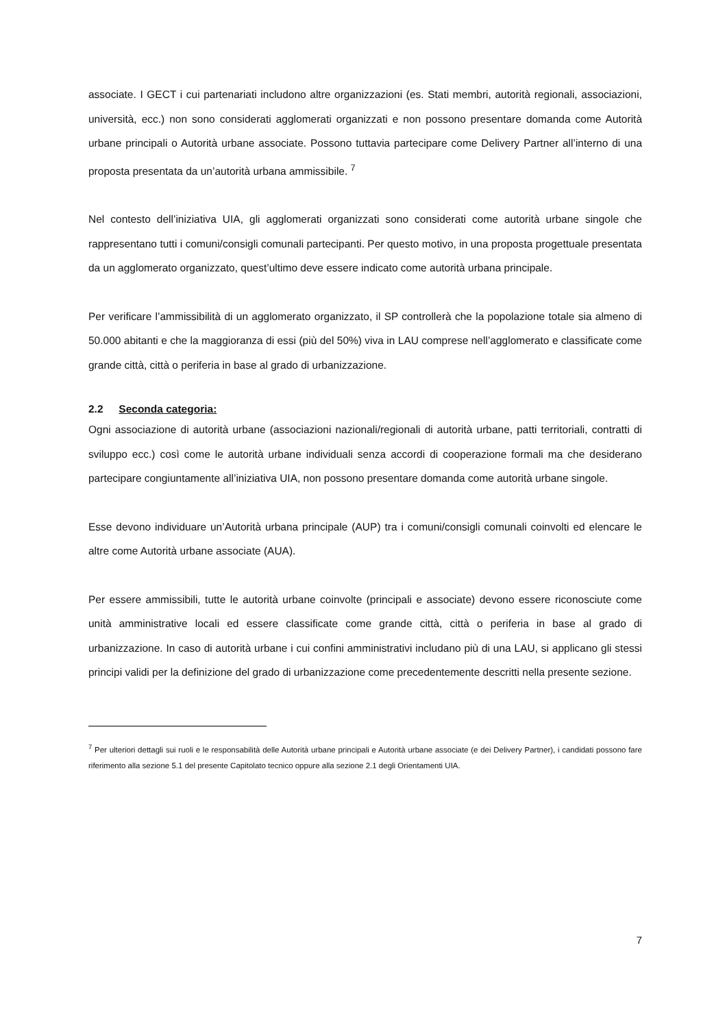associate. I GECT i cui partenariati includono altre organizzazioni (es. Stati membri, autorità regionali, associazioni, università, ecc.) non sono considerati agglomerati organizzati e non possono presentare domanda come Autorità urbane principali o Autorità urbane associate. Possono tuttavia partecipare come Delivery Partner all’interno di una proposta presentata da un’autorità urbana ammissibile. <sup>7</sup>
Nel contesto dell’iniziativa UIA, gli agglomerati organizzati sono considerati come autorità urbane singole che rappresentano tutti i comuni/consigli comunali partecipanti. Per questo motivo, in una proposta progettuale presentata da un agglomerato organizzato, quest’ultimo deve essere indicato come autorità urbana principale.
Per verificare l’ammissibilità di un agglomerato organizzato, il SP controllerà che la popolazione totale sia almeno di 50.000 abitanti e che la maggioranza di essi (più del 50%) viva in LAU comprese nell’agglomerato e classificate come grande città, città o periferia in base al grado di urbanizzazione.
2.2 Seconda categoria:
Ogni associazione di autorità urbane (associazioni nazionali/regionali di autorità urbane, patti territoriali, contratti di sviluppo ecc.) così come le autorità urbane individuali senza accordi di cooperazione formali ma che desiderano partecipare congiuntamente all’iniziativa UIA, non possono presentare domanda come autorità urbane singole.
Esse devono individuare un’Autorità urbana principale (AUP) tra i comuni/consigli comunali coinvolti ed elencare le altre come Autorità urbane associate (AUA).
Per essere ammissibili, tutte le autorità urbane coinvolte (principali e associate) devono essere riconosciute come unità amministrative locali ed essere classificate come grande città, città o periferia in base al grado di urbanizzazione. In caso di autorità urbane i cui confini amministrativi includano più di una LAU, si applicano gli stessi principi validi per la definizione del grado di urbanizzazione come precedentemente descritti nella presente sezione.
<sup>7</sup> Per ulteriori dettagli sui ruoli e le responsabilità delle Autorità urbane principali e Autorità urbane associate (e dei Delivery Partner), i candidati possono fare riferimento alla sezione 5.1 del presente Capitolato tecnico oppure alla sezione 2.1 degli Orientamenti UIA.
7